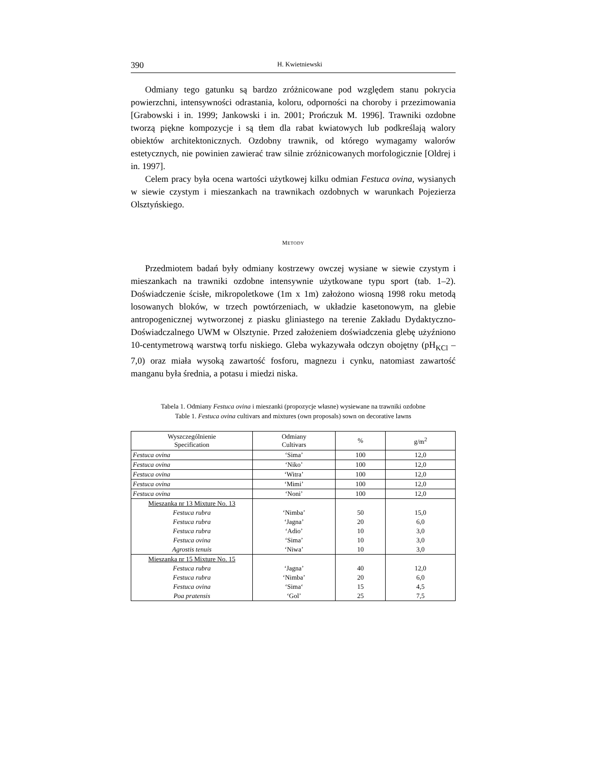390 H. Kwietniewski
Odmiany tego gatunku są bardzo zróżnicowane pod względem stanu pokrycia powierzchni, intensywności odrastania, koloru, odporności na choroby i przezimowania [Grabowski i in. 1999; Jankowski i in. 2001; Prończuk M. 1996]. Trawniki ozdobne tworzą piękne kompozycje i są tłem dla rabat kwiatowych lub podkreślają walory obiektów architektonicznych. Ozdobny trawnik, od którego wymagamy walorów estetycznych, nie powinien zawierać traw silnie zróżnicowanych morfologicznie [Oldrej i in. 1997].
Celem pracy była ocena wartości użytkowej kilku odmian Festuca ovina, wysianych w siewie czystym i mieszankach na trawnikach ozdobnych w warunkach Pojezierza Olsztyńskiego.
METODY
Przedmiotem badań były odmiany kostrzewy owczej wysiane w siewie czystym i mieszankach na trawniki ozdobne intensywnie użytkowane typu sport (tab. 1–2). Doświadczenie ścisłe, mikropoletkowe (1m x 1m) założono wiosną 1998 roku metodą losowanych bloków, w trzech powtórzeniach, w układzie kasetonowym, na glebie antropogenicznej wytworzonej z piasku gliniastego na terenie Zakładu Dydaktyczno-Doświadczalnego UWM w Olsztynie. Przed założeniem doświadczenia glebę użyźniono 10-centymetrową warstwą torfu niskiego. Gleba wykazywała odczyn obojętny (pH<sub>KCl</sub> –7,0) oraz miała wysoką zawartość fosforu, magnezu i cynku, natomiast zawartość manganu była średnia, a potasu i miedzi niska.
Tabela 1. Odmiany Festuca ovina i mieszanki (propozycje własne) wysiewane na trawniki ozdobne
Table 1. Festuca ovina cultivars and mixtures (own proposals) sown on decorative lawns
| Wyszczególnienie Specification | Odmiany Cultivars | % | g/m<sup>2</sup> |
| --- | --- | --- | --- |
| Festuca ovina | ‘Sima’ | 100 | 12,0 |
| Festuca ovina | ‘Niko’ | 100 | 12,0 |
| Festuca ovina | ‘Witra’ | 100 | 12,0 |
| Festuca ovina | ‘Mimi’ | 100 | 12,0 |
| Festuca ovina | ‘Noni’ | 100 | 12,0 |
| Mieszanka nr 13 Mixture No. 13 | | | |
| Festuca rubra | ‘Nimba’ | 50 | 15,0 |
| Festuca rubra | ‘Jagna’ | 20 | 6,0 |
| Festuca rubra | ‘Adio’ | 10 | 3,0 |
| Festuca ovina | ‘Sima’ | 10 | 3,0 |
| Agrostis tenuis | ‘Niwa’ | 10 | 3,0 |
| Mieszanka nr 15 Mixture No. 15 | | | |
| Festuca rubra | ‘Jagna’ | 40 | 12,0 |
| Festuca rubra | ‘Nimba’ | 20 | 6,0 |
| Festuca ovina | ‘Sima‘ | 15 | 4,5 |
| Poa pratensis | ‘Gol’ | 25 | 7,5 |